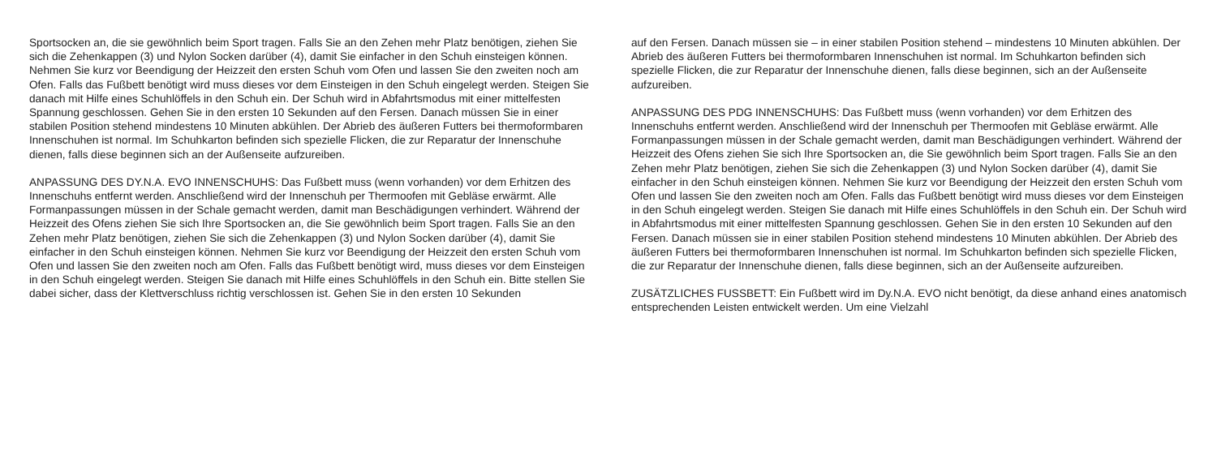Sportsocken an, die sie gewöhnlich beim Sport tragen. Falls Sie an den Zehen mehr Platz benötigen, ziehen Sie sich die Zehenkappen (3) und Nylon Socken darüber (4), damit Sie einfacher in den Schuh einsteigen können. Nehmen Sie kurz vor Beendigung der Heizzeit den ersten Schuh vom Ofen und lassen Sie den zweiten noch am Ofen. Falls das Fußbett benötigt wird muss dieses vor dem Einsteigen in den Schuh eingelegt werden. Steigen Sie danach mit Hilfe eines Schuhlöffels in den Schuh ein. Der Schuh wird in Abfahrtsmodus mit einer mittelfesten Spannung geschlossen. Gehen Sie in den ersten 10 Sekunden auf den Fersen. Danach müssen Sie in einer stabilen Position stehend mindestens 10 Minuten abkühlen. Der Abrieb des äußeren Futters bei thermoformbaren Innenschuhen ist normal. Im Schuhkarton befinden sich spezielle Flicken, die zur Reparatur der Innenschuhe dienen, falls diese beginnen sich an der Außenseite aufzureiben.
ANPASSUNG DES DY.N.A. EVO INNENSCHUHS: Das Fußbett muss (wenn vorhanden) vor dem Erhitzen des Innenschuhs entfernt werden. Anschließend wird der Innenschuh per Thermoofen mit Gebläse erwärmt. Alle Formanpassungen müssen in der Schale gemacht werden, damit man Beschädigungen verhindert. Während der Heizzeit des Ofens ziehen Sie sich Ihre Sportsocken an, die Sie gewöhnlich beim Sport tragen. Falls Sie an den Zehen mehr Platz benötigen, ziehen Sie sich die Zehenkappen (3) und Nylon Socken darüber (4), damit Sie einfacher in den Schuh einsteigen können. Nehmen Sie kurz vor Beendigung der Heizzeit den ersten Schuh vom Ofen und lassen Sie den zweiten noch am Ofen. Falls das Fußbett benötigt wird, muss dieses vor dem Einsteigen in den Schuh eingelegt werden. Steigen Sie danach mit Hilfe eines Schuhlöffels in den Schuh ein. Bitte stellen Sie dabei sicher, dass der Klettverschluss richtig verschlossen ist. Gehen Sie in den ersten 10 Sekunden
auf den Fersen. Danach müssen sie – in einer stabilen Position stehend – mindestens 10 Minuten abkühlen. Der Abrieb des äußeren Futters bei thermoformbaren Innenschuhen ist normal. Im Schuhkarton befinden sich spezielle Flicken, die zur Reparatur der Innenschuhe dienen, falls diese beginnen, sich an der Außenseite aufzureiben.
ANPASSUNG DES PDG INNENSCHUHS: Das Fußbett muss (wenn vorhanden) vor dem Erhitzen des Innenschuhs entfernt werden. Anschließend wird der Innenschuh per Thermoofen mit Gebläse erwärmt. Alle Formanpassungen müssen in der Schale gemacht werden, damit man Beschädigungen verhindert. Während der Heizzeit des Ofens ziehen Sie sich Ihre Sportsocken an, die Sie gewöhnlich beim Sport tragen. Falls Sie an den Zehen mehr Platz benötigen, ziehen Sie sich die Zehenkappen (3) und Nylon Socken darüber (4), damit Sie einfacher in den Schuh einsteigen können. Nehmen Sie kurz vor Beendigung der Heizzeit den ersten Schuh vom Ofen und lassen Sie den zweiten noch am Ofen. Falls das Fußbett benötigt wird muss dieses vor dem Einsteigen in den Schuh eingelegt werden. Steigen Sie danach mit Hilfe eines Schuhlöffels in den Schuh ein. Der Schuh wird in Abfahrtsmodus mit einer mittelfesten Spannung geschlossen. Gehen Sie in den ersten 10 Sekunden auf den Fersen. Danach müssen sie in einer stabilen Position stehend mindestens 10 Minuten abkühlen. Der Abrieb des äußeren Futters bei thermoformbaren Innenschuhen ist normal. Im Schuhkarton befinden sich spezielle Flicken, die zur Reparatur der Innenschuhe dienen, falls diese beginnen, sich an der Außenseite aufzureiben.
ZUSÄTZLICHES FUSSBETT: Ein Fußbett wird im Dy.N.A. EVO nicht benötigt, da diese anhand eines anatomisch entsprechenden Leisten entwickelt werden. Um eine Vielzahl